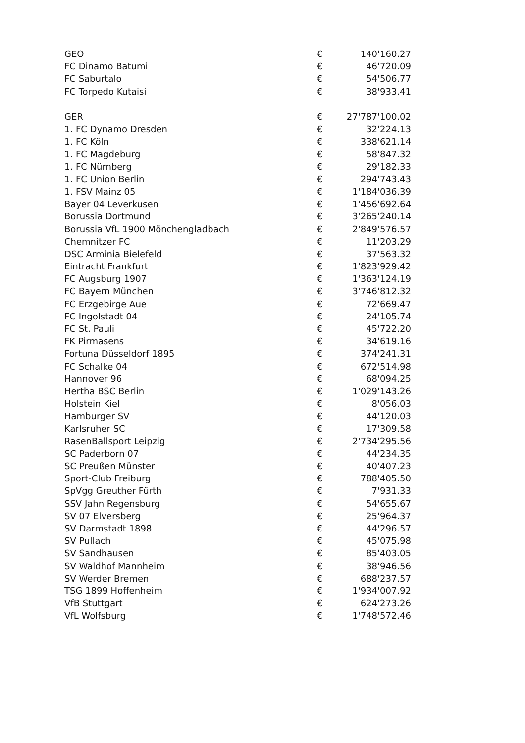| GEO | € | 140'160.27 |
| FC Dinamo Batumi | € | 46'720.09 |
| FC Saburtalo | € | 54'506.77 |
| FC Torpedo Kutaisi | € | 38'933.41 |
| GER | € | 27'787'100.02 |
| 1. FC Dynamo Dresden | € | 32'224.13 |
| 1. FC Köln | € | 338'621.14 |
| 1. FC Magdeburg | € | 58'847.32 |
| 1. FC Nürnberg | € | 29'182.33 |
| 1. FC Union Berlin | € | 294'743.43 |
| 1. FSV Mainz 05 | € | 1'184'036.39 |
| Bayer 04 Leverkusen | € | 1'456'692.64 |
| Borussia Dortmund | € | 3'265'240.14 |
| Borussia VfL 1900 Mönchengladbach | € | 2'849'576.57 |
| Chemnitzer FC | € | 11'203.29 |
| DSC Arminia Bielefeld | € | 37'563.32 |
| Eintracht Frankfurt | € | 1'823'929.42 |
| FC Augsburg 1907 | € | 1'363'124.19 |
| FC Bayern München | € | 3'746'812.32 |
| FC Erzgebirge Aue | € | 72'669.47 |
| FC Ingolstadt 04 | € | 24'105.74 |
| FC St. Pauli | € | 45'722.20 |
| FK Pirmasens | € | 34'619.16 |
| Fortuna Düsseldorf 1895 | € | 374'241.31 |
| FC Schalke 04 | € | 672'514.98 |
| Hannover 96 | € | 68'094.25 |
| Hertha BSC Berlin | € | 1'029'143.26 |
| Holstein Kiel | € | 8'056.03 |
| Hamburger SV | € | 44'120.03 |
| Karlsruher SC | € | 17'309.58 |
| RasenBallsport Leipzig | € | 2'734'295.56 |
| SC Paderborn 07 | € | 44'234.35 |
| SC Preußen Münster | € | 40'407.23 |
| Sport-Club Freiburg | € | 788'405.50 |
| SpVgg Greuther Fürth | € | 7'931.33 |
| SSV Jahn Regensburg | € | 54'655.67 |
| SV 07 Elversberg | € | 25'964.37 |
| SV Darmstadt 1898 | € | 44'296.57 |
| SV Pullach | € | 45'075.98 |
| SV Sandhausen | € | 85'403.05 |
| SV Waldhof Mannheim | € | 38'946.56 |
| SV Werder Bremen | € | 688'237.57 |
| TSG 1899 Hoffenheim | € | 1'934'007.92 |
| VfB Stuttgart | € | 624'273.26 |
| VfL Wolfsburg | € | 1'748'572.46 |